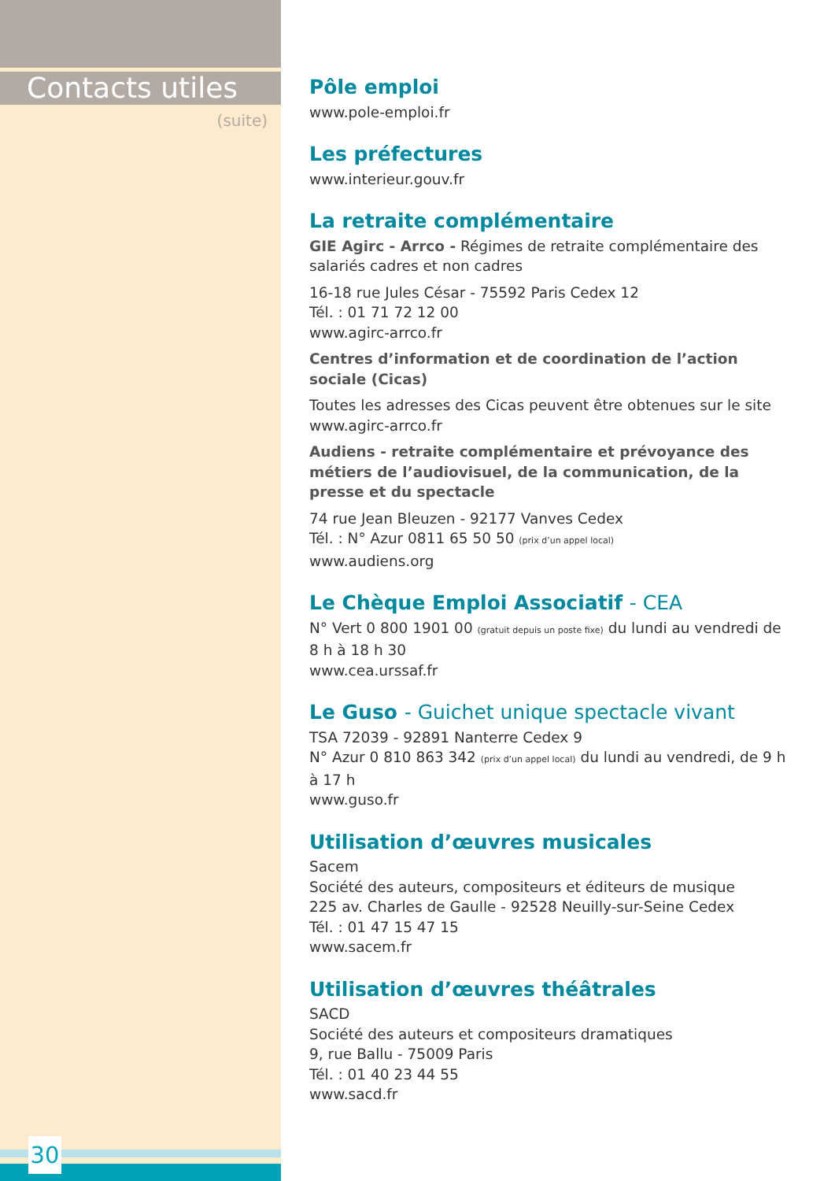Contacts utiles
(suite)
Pôle emploi
www.pole-emploi.fr
Les préfectures
www.interieur.gouv.fr
La retraite complémentaire
GIE Agirc - Arrco - Régimes de retraite complémentaire des salariés cadres et non cadres
16-18 rue Jules César - 75592 Paris Cedex 12
Tél. : 01 71 72 12 00
www.agirc-arrco.fr
Centres d’information et de coordination de l’action sociale (Cicas)
Toutes les adresses des Cicas peuvent être obtenues sur le site
www.agirc-arrco.fr
Audiens - retraite complémentaire et prévoyance des métiers de l’audiovisuel, de la communication, de la presse et du spectacle
74 rue Jean Bleuzen - 92177 Vanves Cedex
Tél. : N° Azur 0811 65 50 50 (prix d’un appel local)
www.audiens.org
Le Chèque Emploi Associatif - CEA
N° Vert 0 800 1901 00 (gratuit depuis un poste fixe) du lundi au vendredi de 8 h à 18 h 30
www.cea.urssaf.fr
Le Guso - Guichet unique spectacle vivant
TSA 72039 - 92891 Nanterre Cedex 9
N° Azur 0 810 863 342 (prix d’un appel local) du lundi au vendredi, de 9 h à 17 h
www.guso.fr
Utilisation d’œuvres musicales
Sacem
Société des auteurs, compositeurs et éditeurs de musique
225 av. Charles de Gaulle - 92528 Neuilly-sur-Seine Cedex
Tél. : 01 47 15 47 15
www.sacem.fr
Utilisation d’œuvres théâtrales
SACD
Société des auteurs et compositeurs dramatiques
9, rue Ballu - 75009 Paris
Tél. : 01 40 23 44 55
www.sacd.fr
30